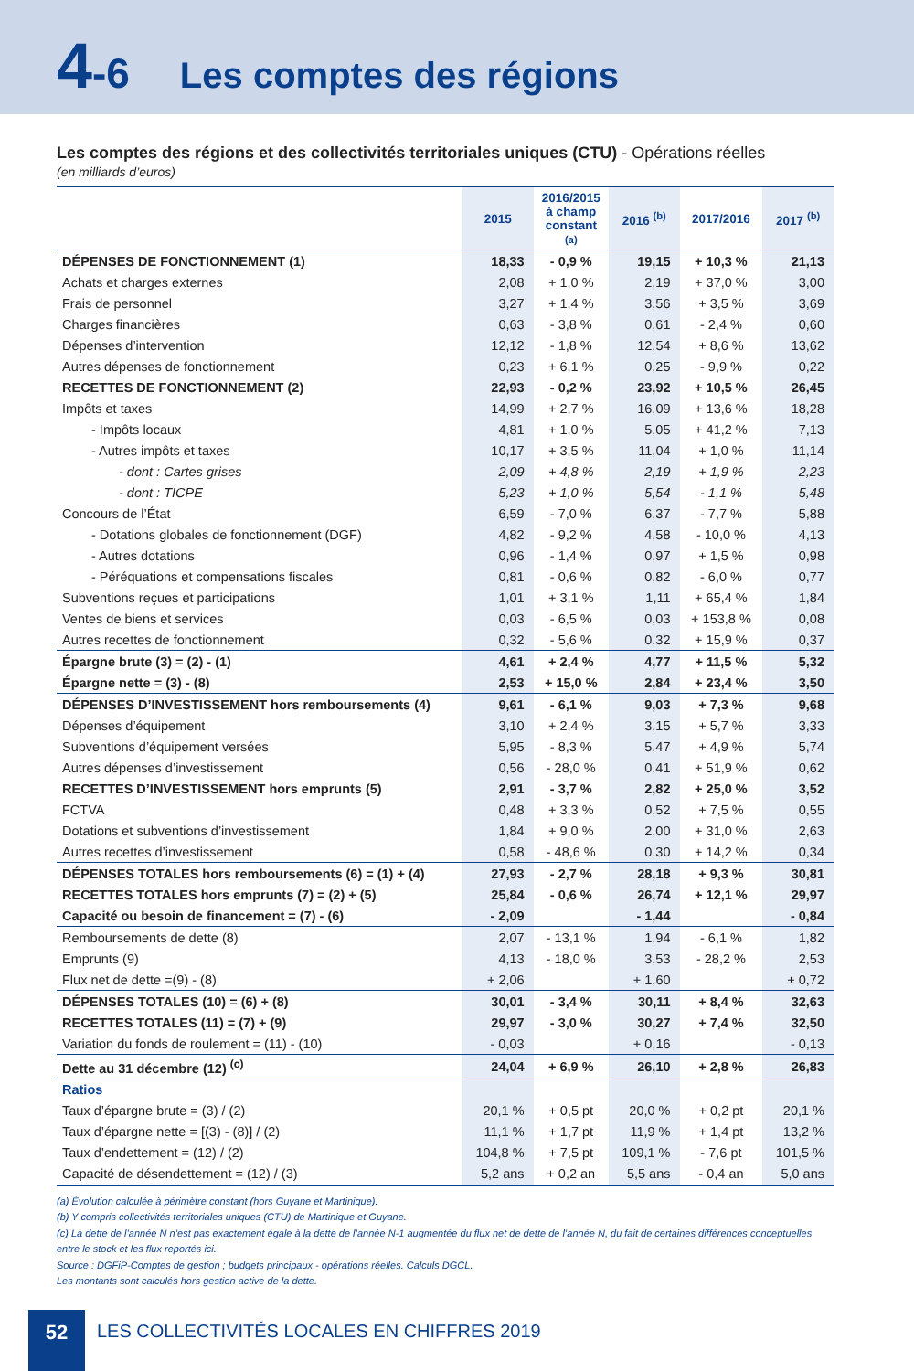4-6
Les comptes des régions
Les comptes des régions et des collectivités territoriales uniques (CTU) - Opérations réelles
(en milliards d’euros)
| | 2015 | 2016/2015 à champ constant (a) | 2016 <sup>(b)</sup> | 2017/2016 | 2017 <sup>(b)</sup> |
| --- | --- | --- | --- | --- | --- |
| DÉPENSES DE FONCTIONNEMENT (1) | 18,33 | - 0,9 % | 19,15 | + 10,3 % | 21,13 |
| Achats et charges externes | 2,08 | + 1,0 % | 2,19 | + 37,0 % | 3,00 |
| Frais de personnel | 3,27 | + 1,4 % | 3,56 | + 3,5 % | 3,69 |
| Charges financières | 0,63 | - 3,8 % | 0,61 | - 2,4 % | 0,60 |
| Dépenses d’intervention | 12,12 | - 1,8 % | 12,54 | + 8,6 % | 13,62 |
| Autres dépenses de fonctionnement | 0,23 | + 6,1 % | 0,25 | - 9,9 % | 0,22 |
| RECETTES DE FONCTIONNEMENT (2) | 22,93 | - 0,2 % | 23,92 | + 10,5 % | 26,45 |
| Impôts et taxes | 14,99 | + 2,7 % | 16,09 | + 13,6 % | 18,28 |
| - Impôts locaux | 4,81 | + 1,0 % | 5,05 | + 41,2 % | 7,13 |
| - Autres impôts et taxes | 10,17 | + 3,5 % | 11,04 | + 1,0 % | 11,14 |
| - dont : Cartes grises | 2,09 | + 4,8 % | 2,19 | + 1,9 % | 2,23 |
| - dont : TICPE | 5,23 | + 1,0 % | 5,54 | - 1,1 % | 5,48 |
| Concours de l’État | 6,59 | - 7,0 % | 6,37 | - 7,7 % | 5,88 |
| - Dotations globales de fonctionnement (DGF) | 4,82 | - 9,2 % | 4,58 | - 10,0 % | 4,13 |
| - Autres dotations | 0,96 | - 1,4 % | 0,97 | + 1,5 % | 0,98 |
| - Péréquations et compensations fiscales | 0,81 | - 0,6 % | 0,82 | - 6,0 % | 0,77 |
| Subventions reçues et participations | 1,01 | + 3,1 % | 1,11 | + 65,4 % | 1,84 |
| Ventes de biens et services | 0,03 | - 6,5 % | 0,03 | + 153,8 % | 0,08 |
| Autres recettes de fonctionnement | 0,32 | - 5,6 % | 0,32 | + 15,9 % | 0,37 |
| Épargne brute (3) = (2) - (1) | 4,61 | + 2,4 % | 4,77 | + 11,5 % | 5,32 |
| Épargne nette = (3) - (8) | 2,53 | + 15,0 % | 2,84 | + 23,4 % | 3,50 |
| DÉPENSES D’INVESTISSEMENT hors remboursements (4) | 9,61 | - 6,1 % | 9,03 | + 7,3 % | 9,68 |
| Dépenses d’équipement | 3,10 | + 2,4 % | 3,15 | + 5,7 % | 3,33 |
| Subventions d’équipement versées | 5,95 | - 8,3 % | 5,47 | + 4,9 % | 5,74 |
| Autres dépenses d’investissement | 0,56 | - 28,0 % | 0,41 | + 51,9 % | 0,62 |
| RECETTES D’INVESTISSEMENT hors emprunts (5) | 2,91 | - 3,7 % | 2,82 | + 25,0 % | 3,52 |
| FCTVA | 0,48 | + 3,3 % | 0,52 | + 7,5 % | 0,55 |
| Dotations et subventions d’investissement | 1,84 | + 9,0 % | 2,00 | + 31,0 % | 2,63 |
| Autres recettes d’investissement | 0,58 | - 48,6 % | 0,30 | + 14,2 % | 0,34 |
| DÉPENSES TOTALES hors remboursements (6) = (1) + (4) | 27,93 | - 2,7 % | 28,18 | + 9,3 % | 30,81 |
| RECETTES TOTALES hors emprunts (7) = (2) + (5) | 25,84 | - 0,6 % | 26,74 | + 12,1 % | 29,97 |
| Capacité ou besoin de financement = (7) - (6) | - 2,09 | | - 1,44 | | - 0,84 |
| Remboursements de dette (8) | 2,07 | - 13,1 % | 1,94 | - 6,1 % | 1,82 |
| Emprunts (9) | 4,13 | - 18,0 % | 3,53 | - 28,2 % | 2,53 |
| Flux net de dette =(9) - (8) | + 2,06 | | + 1,60 | | + 0,72 |
| DÉPENSES TOTALES (10) = (6) + (8) | 30,01 | - 3,4 % | 30,11 | + 8,4 % | 32,63 |
| RECETTES TOTALES (11) = (7) + (9) | 29,97 | - 3,0 % | 30,27 | + 7,4 % | 32,50 |
| Variation du fonds de roulement = (11) - (10) | - 0,03 | | + 0,16 | | - 0,13 |
| Dette au 31 décembre (12) <sup>(c)</sup> | 24,04 | + 6,9 % | 26,10 | + 2,8 % | 26,83 |
| Ratios | | | | | |
| Taux d’épargne brute = (3) / (2) | 20,1 % | + 0,5 pt | 20,0 % | + 0,2 pt | 20,1 % |
| Taux d’épargne nette = [(3) - (8)] / (2) | 11,1 % | + 1,7 pt | 11,9 % | + 1,4 pt | 13,2 % |
| Taux d’endettement = (12) / (2) | 104,8 % | + 7,5 pt | 109,1 % | - 7,6 pt | 101,5 % |
| Capacité de désendettement = (12) / (3) | 5,2 ans | + 0,2 an | 5,5 ans | - 0,4 an | 5,0 ans |
(a) Évolution calculée à périmètre constant (hors Guyane et Martinique).
(b) Y compris collectivités territoriales uniques (CTU) de Martinique et Guyane.
(c) La dette de l’année N n’est pas exactement égale à la dette de l’année N-1 augmentée du flux net de dette de l’année N, du fait de certaines différences conceptuelles entre le stock et les flux reportés ici.
Source : DGFiP-Comptes de gestion ; budgets principaux - opérations réelles. Calculs DGCL.
Les montants sont calculés hors gestion active de la dette.
52
LES COLLECTIVITÉS LOCALES EN CHIFFRES 2019